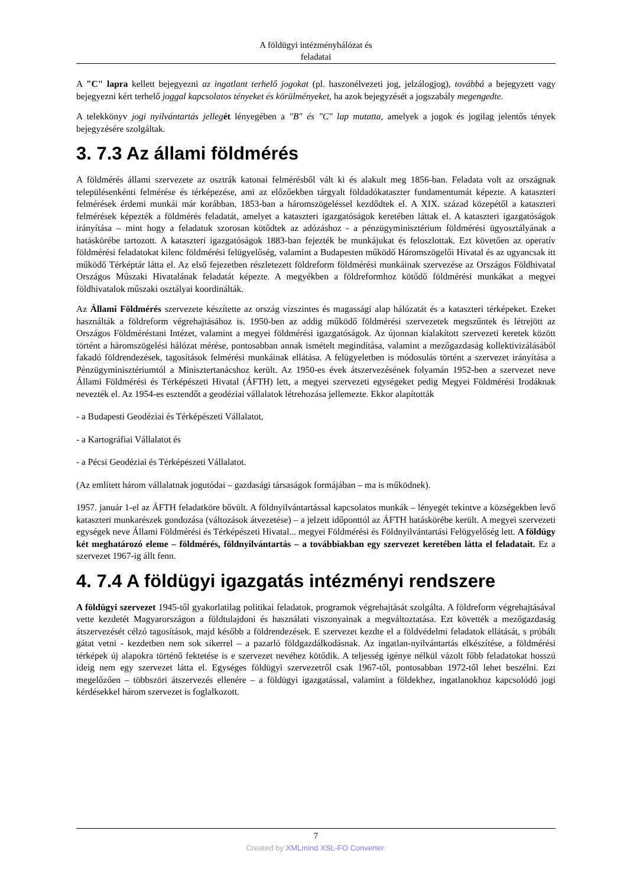A földügyi intézményhálózat és
feladatai
A "C" lapra kellett bejegyezni az ingatlant terhelő jogokat (pl. haszonélvezeti jog, jelzálogjog), továbbá a bejegyzett vagy bejegyezni kért terhelő joggal kapcsolatos tényeket és körülményeket, ha azok bejegyzését a jogszabály megengedte.
A telekkönyv jogi nyilvántartás jelleg ét lényegében a "B" és "C" lap mutatta, amelyek a jogok és jogilag jelentős tények bejegyzésére szolgáltak.
3. 7.3 Az állami földmérés
A földmérés állami szervezete az osztrák katonai felmérésből vált ki és alakult meg 1856-ban. Feladata volt az országnak településenkénti felmérése és térképezése, ami az előzőekben tárgyalt földadókataszter fundamentumát képezte. A kataszteri felmérések érdemi munkái már korábban, 1853-ban a háromszögeléssel kezdődtek el. A XIX. század közepétől a kataszteri felmérések képezték a földmérés feladatát, amelyet a kataszteri igazgatóságok keretében láttak el. A kataszteri igazgatóságok irányítása – mint hogy a feladatuk szorosan kötődtek az adózáshoz - a pénzügyminisztérium földmérési ügyosztályának a hatáskörébe tartozott. A kataszteri igazgatóságok 1883-ban fejezték be munkájukat és feloszlottak. Ezt követően az operatív földmérési feladatokat kilenc földmérési felügyelőség, valamint a Budapesten működő Háromszögelői Hivatal és az ugyancsak itt működő Térképtár látta el. Az első fejezetben részletezett földreform földmérési munkáinak szervezése az Országos Földhivatal Országos Műszaki Hivatalának feladatát képezte. A megyékben a földreformhoz kötődő földmérési munkákat a megyei földhivatalok műszaki osztályai koordinálták.
Az Állami Földmérés szervezete készítette az ország vízszintes és magassági alap hálózatát és a kataszteri térképeket. Ezeket használták a földreform végrehajtásához is. 1950-ben az addig működő földmérési szervezetek megszűntek és létrejött az Országos Földméréstani Intézet, valamint a megyei földmérési igazgatóságok. Az újonnan kialakított szervezeti keretek között történt a háromszögelési hálózat mérése, pontosabban annak ismételt megindítása, valamint a mezőgazdaság kollektivizálásából fakadó földrendezések, tagosítások felmérési munkáinak ellátása. A felügyeletben is módosulás történt a szervezet irányítása a Pénzügyminisztériumtól a Minisztertanácshoz került. Az 1950-es évek átszervezésének folyamán 1952-ben a szervezet neve Állami Földmérési és Térképészeti Hivatal (ÁFTH) lett, a megyei szervezeti egységeket pedig Megyei Földmérési Irodáknak nevezték el. Az 1954-es esztendőt a geodéziai vállalatok létrehozása jellemezte. Ekkor alapították
- a Budapesti Geodéziai és Térképészeti Vállalatot,
- a Kartográfiai Vállalatot és
- a Pécsi Geodéziai és Térképészeti Vállalatot.
(Az említett három vállalatnak jogutódai – gazdasági társaságok formájában – ma is működnek).
1957. január 1-el az ÁFTH feladatköre bővült. A földnyilvántartással kapcsolatos munkák – lényegét tekintve a községekben levő kataszteri munkarészek gondozása (változások átvezetése) – a jelzett időponttól az ÁFTH hatáskörébe került. A megyei szervezeti egységek neve Állami Földmérési és Térképészeti Hivatal... megyei Földmérési és Földnyilvántartási Felügyelőség lett. A földügy két meghatározó eleme – földmérés, földnyilvántartás – a továbbiakban egy szervezet keretében látta el feladatait. Ez a szervezet 1967-ig állt fenn.
4. 7.4 A földügyi igazgatás intézményi rendszere
A földügyi szervezet 1945-től gyakorlatilag politikai feladatok, programok végrehajtását szolgálta. A földreform végrehajtásával vette kezdetét Magyarországon a földtulajdoni és használati viszonyainak a megváltoztatása. Ezt követték a mezőgazdaság átszervezését célzó tagosítások, majd később a földrendezések. E szervezet kezdte el a földvédelmi feladatok ellátását, s próbált gátat vetni - kezdetben nem sok sikerrel – a pazarló földgazdálkodásnak. Az ingatlan-nyilvántartás elkészítése, a földmérési térképek új alapokra történő fektetése is e szervezet nevéhez kötődik. A teljesség igénye nélkül vázolt főbb feladatokat hosszú ideig nem egy szervezet látta el. Egységes földügyi szervezetről csak 1967-től, pontosabban 1972-től lehet beszélni. Ezt megelőzően – többszöri átszervezés ellenére – a földügyi igazgatással, valamint a földekhez, ingatlanokhoz kapcsolódó jogi kérdésekkel három szervezet is foglalkozott.
7
Created by XMLmind XSL-FO Converter.